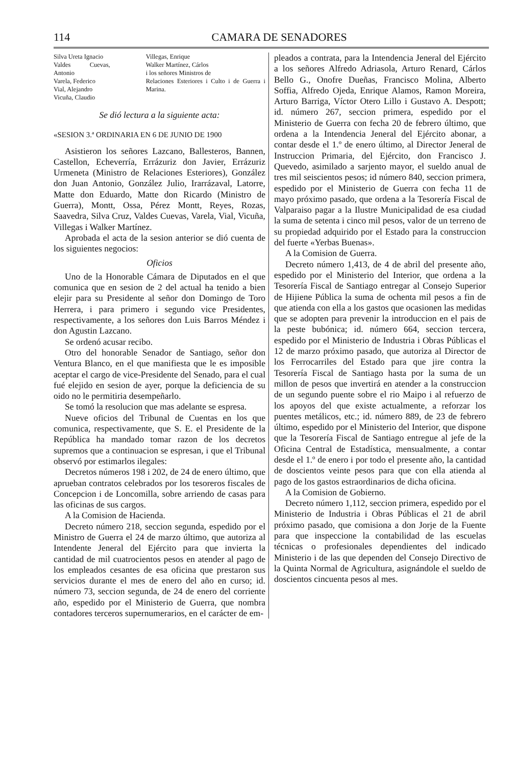114 CAMARA DE SENADORES
Silva Ureta Ignacio
Valdes Cuevas, Antonio
Varela, Federico
Vial, Alejandro
Vicuña, Claudio
Villegas, Enrique
Walker Martínez, Cárlos
i los señores Ministros de
Relaciones Esteriores i Culto i de Guerra i Marina.
Se dió lectura a la siguiente acta:
«SESION 3.ª ORDINARIA EN 6 DE JUNIO DE 1900
Asistieron los señores Lazcano, Ballesteros, Bannen, Castellon, Echeverría, Errázuriz don Javier, Errázuriz Urmeneta (Ministro de Relaciones Esteriores), González don Juan Antonio, González Julio, Irarrázaval, Latorre, Matte don Eduardo, Matte don Ricardo (Ministro de Guerra), Montt, Ossa, Pérez Montt, Reyes, Rozas, Saavedra, Silva Cruz, Valdes Cuevas, Varela, Vial, Vicuña, Villegas i Walker Martínez.
Aprobada el acta de la sesion anterior se dió cuenta de los siguientes negocios:
Oficios
Uno de la Honorable Cámara de Diputados en el que comunica que en sesion de 2 del actual ha tenido a bien elejir para su Presidente al señor don Domingo de Toro Herrera, i para primero i segundo vice Presidentes, respectivamente, a los señores don Luis Barros Méndez i don Agustin Lazcano.
Se ordenó acusar recibo.
Otro del honorable Senador de Santiago, señor don Ventura Blanco, en el que manifiesta que le es imposible aceptar el cargo de vice-Presidente del Senado, para el cual fué elejido en sesion de ayer, porque la deficiencia de su oido no le permitiria desempeñarlo.
Se tomó la resolucion que mas adelante se espresa.
Nueve oficios del Tribunal de Cuentas en los que comunica, respectivamente, que S. E. el Presidente de la República ha mandado tomar razon de los decretos supremos que a continuacion se espresan, i que el Tribunal observó por estimarlos ilegales:
Decretos números 198 i 202, de 24 de enero último, que aprueban contratos celebrados por los tesoreros fiscales de Concepcion i de Loncomilla, sobre arriendo de casas para las oficinas de sus cargos.
A la Comision de Hacienda.
Decreto número 218, seccion segunda, espedido por el Ministro de Guerra el 24 de marzo último, que autoriza al Intendente Jeneral del Ejército para que invierta la cantidad de mil cuatrocientos pesos en atender al pago de los empleados cesantes de esa oficina que prestaron sus servicios durante el mes de enero del año en curso; id. número 73, seccion segunda, de 24 de enero del corriente año, espedido por el Ministerio de Guerra, que nombra contadores terceros supernumerarios, en el carácter de em-
pleados a contrata, para la Intendencia Jeneral del Ejército a los señores Alfredo Adriasola, Arturo Renard, Cárlos Bello G., Onofre Dueñas, Francisco Molina, Alberto Soffia, Alfredo Ojeda, Enrique Alamos, Ramon Moreira, Arturo Barriga, Víctor Otero Lillo i Gustavo A. Despott; id. número 267, seccion primera, espedido por el Ministerio de Guerra con fecha 20 de febrero último, que ordena a la Intendencia Jeneral del Ejército abonar, a contar desde el 1.º de enero último, al Director Jeneral de Instruccion Primaria, del Ejército, don Francisco J. Quevedo, asimilado a sarjento mayor, el sueldo anual de tres mil seiscientos pesos; id número 840, seccion primera, espedido por el Ministerio de Guerra con fecha 11 de mayo próximo pasado, que ordena a la Tesorería Fiscal de Valparaiso pagar a la Ilustre Municipalidad de esa ciudad la suma de setenta i cinco mil pesos, valor de un terreno de su propiedad adquirido por el Estado para la construccion del fuerte «Yerbas Buenas».
A la Comision de Guerra.
Decreto número 1,413, de 4 de abril del presente año, espedido por el Ministerio del Interior, que ordena a la Tesorería Fiscal de Santiago entregar al Consejo Superior de Hijiene Pública la suma de ochenta mil pesos a fin de que atienda con ella a los gastos que ocasionen las medidas que se adopten para prevenir la introduccion en el pais de la peste bubónica; id. número 664, seccion tercera, espedido por el Ministerio de Industria i Obras Públicas el 12 de marzo próximo pasado, que autoriza al Director de los Ferrocarriles del Estado para que jire contra la Tesorería Fiscal de Santiago hasta por la suma de un millon de pesos que invertirá en atender a la construccion de un segundo puente sobre el rio Maipo i al refuerzo de los apoyos del que existe actualmente, a reforzar los puentes metálicos, etc.; id. número 889, de 23 de febrero último, espedido por el Ministerio del Interior, que dispone que la Tesorería Fiscal de Santiago entregue al jefe de la Oficina Central de Estadística, mensualmente, a contar desde el 1.º de enero i por todo el presente año, la cantidad de doscientos veinte pesos para que con ella atienda al pago de los gastos estraordinarios de dicha oficina.
A la Comision de Gobierno.
Decreto número 1,112, seccion primera, espedido por el Ministerio de Industria i Obras Públicas el 21 de abril próximo pasado, que comisiona a don Jorje de la Fuente para que inspeccione la contabilidad de las escuelas técnicas o profesionales dependientes del indicado Ministerio i de las que dependen del Consejo Directivo de la Quinta Normal de Agricultura, asignándole el sueldo de doscientos cincuenta pesos al mes.